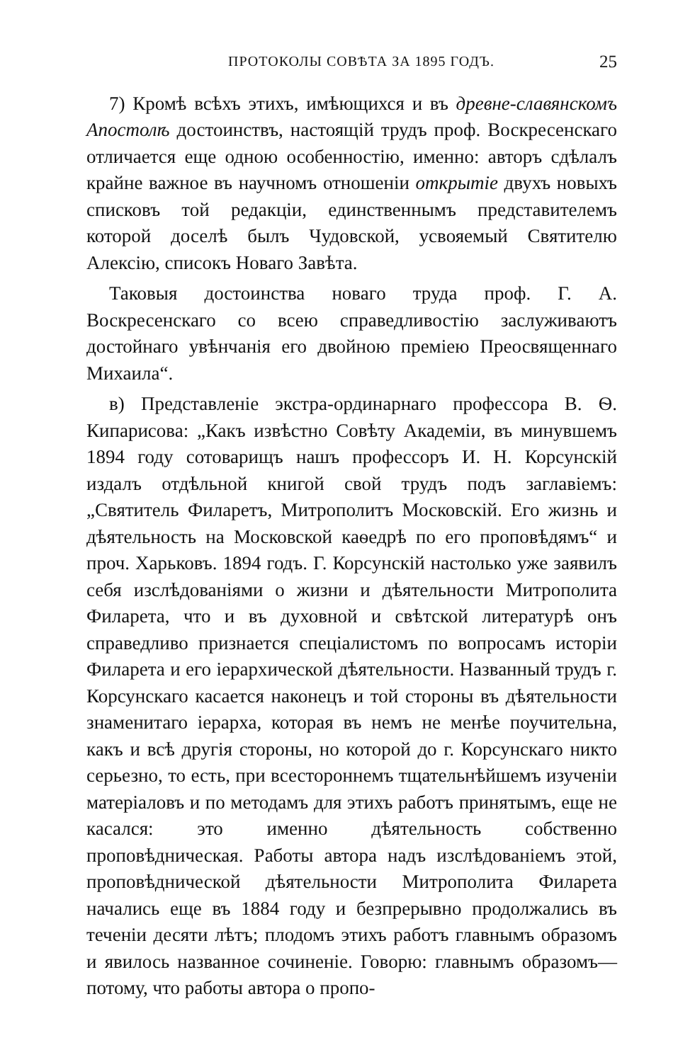ПРОТОКОЛЫ СОВѢТА ЗА 1895 ГОДЪ. 25
7) Кромѣ всѣхъ этихъ, имѣющихся и въ древне-славянскомъ Апостолѣ достоинствъ, настоящій трудъ проф. Воскресенскаго отличается еще одною особенностію, именно: авторъ сдѣлалъ крайне важное въ научномъ отношеніи открытіе двухъ новыхъ списковъ той редакціи, единственнымъ представителемъ которой доселѣ былъ Чудовской, усвояемый Святителю Алексію, списокъ Новаго Завѣта.
Таковыя достоинства новаго труда проф. Г. А. Воскресенскаго со всею справедливостію заслуживаютъ достойнаго увѣнчанія его двойною преміею Преосвященнаго Михаила“.
в) Представленіе экстра-ординарнаго профессора В. Ѳ. Кипарисова: „Какъ извѣстно Совѣту Академіи, въ минувшемъ 1894 году сотоварищъ нашъ профессоръ И. Н. Корсунскій издалъ отдѣльной книгой свой трудъ подъ заглавіемъ: „Святитель Филаретъ, Митрополитъ Московскій. Его жизнь и дѣятельность на Московской каѳедрѣ по его проповѣдямъ“ и проч. Харьковъ. 1894 годъ. Г. Корсунскій настолько уже заявилъ себя изслѣдованіями о жизни и дѣятельности Митрополита Филарета, что и въ духовной и свѣтской литературѣ онъ справедливо признается спеціалистомъ по вопросамъ исторіи Филарета и его іерархической дѣятельности. Названный трудъ г. Корсунскаго касается наконецъ и той стороны въ дѣятельности знаменитаго іерарха, которая въ немъ не менѣе поучительна, какъ и всѣ другія стороны, но которой до г. Корсунскаго никто серьезно, то есть, при всестороннемъ тщательнѣйшемъ изученіи матеріаловъ и по методамъ для этихъ работъ принятымъ, еще не касался: это именно дѣятельность собственно проповѣдническая. Работы автора надъ изслѣдованіемъ этой, проповѣднической дѣятельности Митрополита Филарета начались еще въ 1884 году и безпрерывно продолжались въ теченіи десяти лѣтъ; плодомъ этихъ работъ главнымъ образомъ и явилось названное сочиненіе. Говорю: главнымъ образомъ—потому, что работы автора о пропо-